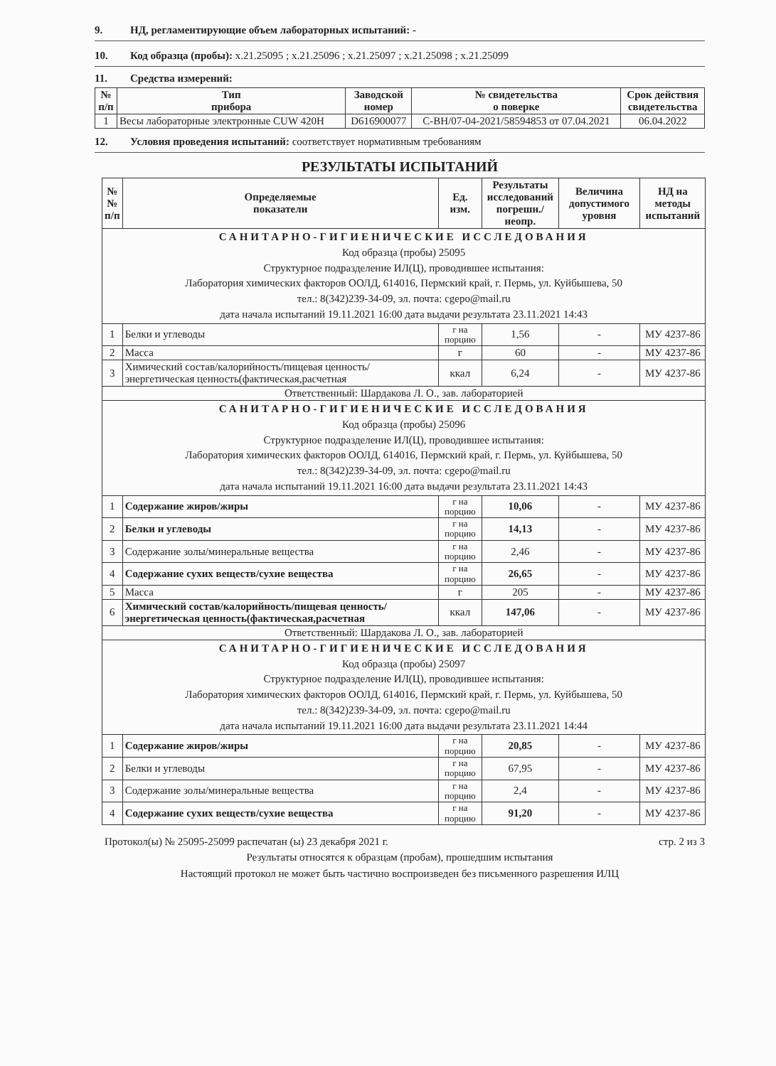9. НД, регламентирующие объем лабораторных испытаний: -
10. Код образца (пробы): х.21.25095 ; х.21.25096 ; х.21.25097 ; х.21.25098 ; х.21.25099
11. Средства измерений:
| № п/п | Тип прибора | Заводской номер | № свидетельства о поверке | Срок действия свидетельства |
| --- | --- | --- | --- | --- |
| 1 | Весы лабораторные электронные CUW 420H | D616900077 | С-ВН/07-04-2021/58594853 от 07.04.2021 | 06.04.2022 |
12. Условия проведения испытаний: соответствует нормативным требованиям
РЕЗУЛЬТАТЫ ИСПЫТАНИЙ
| №№ п/п | Определяемые показатели | Ед. изм. | Результаты исследований погрешн./неопр. | Величина допустимого уровня | НД на методы испытаний |
| --- | --- | --- | --- | --- | --- |
| САНИТАРНО-ГИГИЕНИЧЕСКИЕ ИССЛЕДОВАНИЯ Код образца (пробы) 25095 Структурное подразделение ИЛ(Ц), проводившее испытания: Лаборатория химических факторов ООЛД, 614016, Пермский край, г. Пермь, ул. Куйбышева, 50 тел.: 8(342)239-34-09, эл. почта: cgepo@mail.ru дата начала испытаний 19.11.2021 16:00 дата выдачи результата 23.11.2021 14:43 | | | | | |
| 1 | Белки и углеводы | г на порцию | 1,56 | - | МУ 4237-86 |
| 2 | Масса | г | 60 | - | МУ 4237-86 |
| 3 | Химический состав/калорийность/пищевая ценность/энергетическая ценность(фактическая,расчетная | ккал | 6,24 | - | МУ 4237-86 |
| Ответственный: Шардакова Л. О., зав. лабораторией | | | | | |
| САНИТАРНО-ГИГИЕНИЧЕСКИЕ ИССЛЕДОВАНИЯ Код образца (пробы) 25096 Структурное подразделение ИЛ(Ц), проводившее испытания: Лаборатория химических факторов ООЛД, 614016, Пермский край, г. Пермь, ул. Куйбышева, 50 тел.: 8(342)239-34-09, эл. почта: cgepo@mail.ru дата начала испытаний 19.11.2021 16:00 дата выдачи результата 23.11.2021 14:43 | | | | | |
| 1 | Содержание жиров/жиры | г на порцию | 10,06 | - | МУ 4237-86 |
| 2 | Белки и углеводы | г на порцию | 14,13 | - | МУ 4237-86 |
| 3 | Содержание золы/минеральные вещества | г на порцию | 2,46 | - | МУ 4237-86 |
| 4 | Содержание сухих веществ/сухие вещества | г на порцию | 26,65 | - | МУ 4237-86 |
| 5 | Масса | г | 205 | - | МУ 4237-86 |
| 6 | Химический состав/калорийность/пищевая ценность/энергетическая ценность(фактическая,расчетная | ккал | 147,06 | - | МУ 4237-86 |
| Ответственный: Шардакова Л. О., зав. лабораторией | | | | | |
| САНИТАРНО-ГИГИЕНИЧЕСКИЕ ИССЛЕДОВАНИЯ Код образца (пробы) 25097 Структурное подразделение ИЛ(Ц), проводившее испытания: Лаборатория химических факторов ООЛД, 614016, Пермский край, г. Пермь, ул. Куйбышева, 50 тел.: 8(342)239-34-09, эл. почта: cgepo@mail.ru дата начала испытаний 19.11.2021 16:00 дата выдачи результата 23.11.2021 14:44 | | | | | |
| 1 | Содержание жиров/жиры | г на порцию | 20,85 | - | МУ 4237-86 |
| 2 | Белки и углеводы | г на порцию | 67,95 | - | МУ 4237-86 |
| 3 | Содержание золы/минеральные вещества | г на порцию | 2,4 | - | МУ 4237-86 |
| 4 | Содержание сухих веществ/сухие вещества | г на порцию | 91,20 | - | МУ 4237-86 |
Протокол(ы) № 25095-25099 распечатан (ы) 23 декабря 2021 г. стр. 2 из 3
Результаты относятся к образцам (пробам), прошедшим испытания
Настоящий протокол не может быть частично воспроизведен без письменного разрешения ИЛЦ